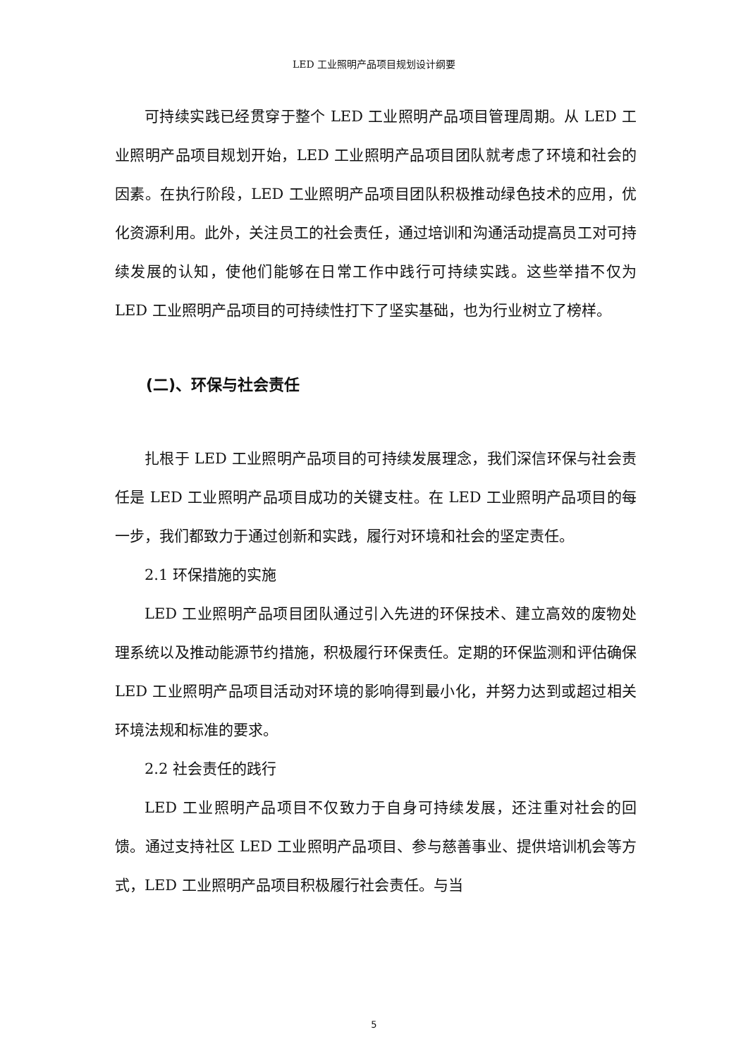LED 工业照明产品项目规划设计纲要
可持续实践已经贯穿于整个 LED 工业照明产品项目管理周期。从 LED 工业照明产品项目规划开始，LED 工业照明产品项目团队就考虑了环境和社会的因素。在执行阶段，LED 工业照明产品项目团队积极推动绿色技术的应用，优化资源利用。此外，关注员工的社会责任，通过培训和沟通活动提高员工对可持续发展的认知，使他们能够在日常工作中践行可持续实践。这些举措不仅为 LED 工业照明产品项目的可持续性打下了坚实基础，也为行业树立了榜样。
(二)、环保与社会责任
扎根于 LED 工业照明产品项目的可持续发展理念，我们深信环保与社会责任是 LED 工业照明产品项目成功的关键支柱。在 LED 工业照明产品项目的每一步，我们都致力于通过创新和实践，履行对环境和社会的坚定责任。
2.1 环保措施的实施
LED 工业照明产品项目团队通过引入先进的环保技术、建立高效的废物处理系统以及推动能源节约措施，积极履行环保责任。定期的环保监测和评估确保 LED 工业照明产品项目活动对环境的影响得到最小化，并努力达到或超过相关环境法规和标准的要求。
2.2 社会责任的践行
LED 工业照明产品项目不仅致力于自身可持续发展，还注重对社会的回馈。通过支持社区 LED 工业照明产品项目、参与慈善事业、提供培训机会等方式，LED 工业照明产品项目积极履行社会责任。与当
5